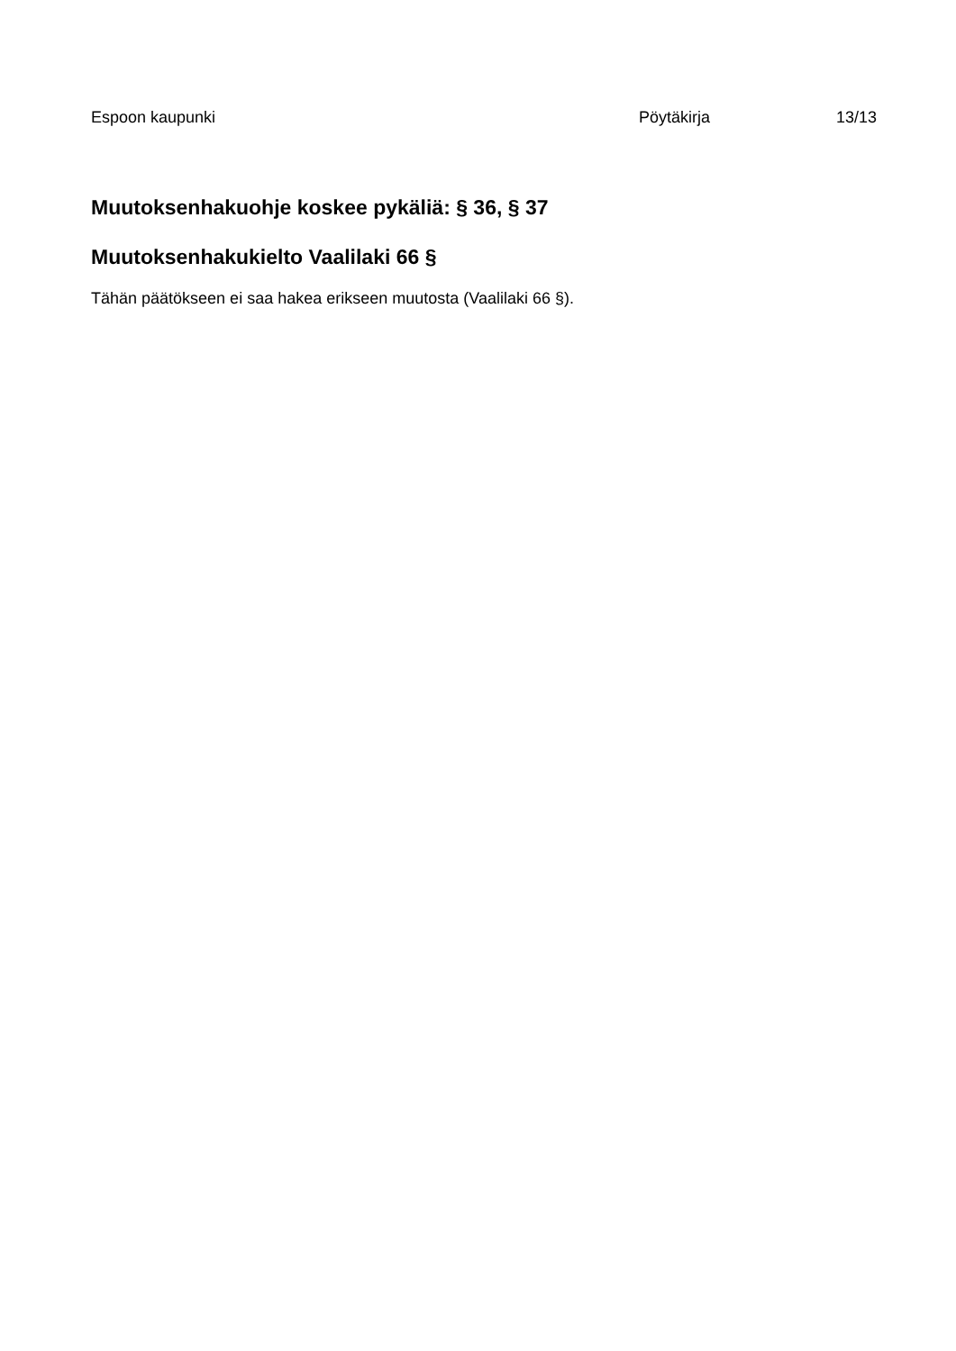Espoon kaupunki Pöytäkirja 13/13
Muutoksenhakuohje koskee pykäliä: § 36, § 37
Muutoksenhakukielto Vaalilaki 66 §
Tähän päätökseen ei saa hakea erikseen muutosta (Vaalilaki 66 §).